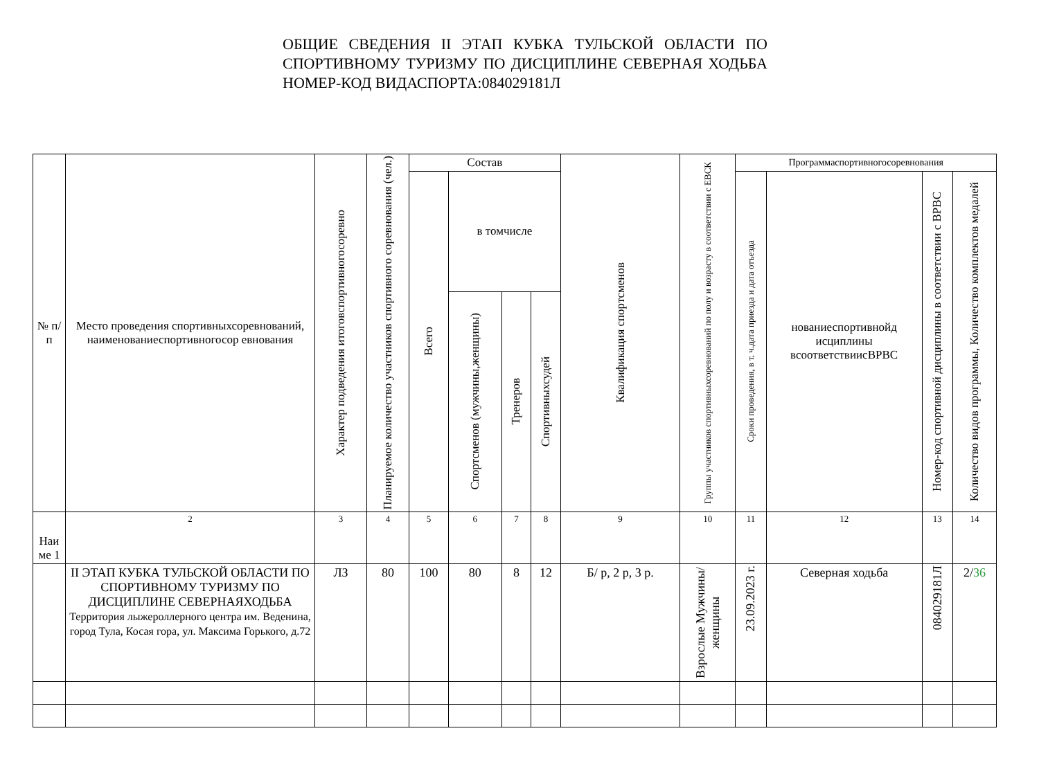ОБЩИЕ СВЕДЕНИЯ II ЭТАП КУБКА ТУЛЬСКОЙ ОБЛАСТИ ПО СПОРТИВНОМУ ТУРИЗМУ ПО ДИСЦИПЛИНЕ СЕВЕРНАЯ ХОДЬБА НОМЕР-КОД ВИДАСПОРТА:084029181Л
| № п/п | Место проведения спортивныхсоревнований, наименованиеспортивногосор евнования | Характер подведения итоговспортивногосоревно | Планируемое количество участников спортивного соревнования (чел.) | Состав | | | | Квалификация спортсменов | Группы участников спортивныхсоревнований по полу и возрасту в соответствии с ЕВСК | Программаспортивногосоревнования | | | |
| --- | --- | --- | --- | --- | --- | --- | --- | --- | --- | --- | --- | --- | --- |
| | | | | Всего | в томчисле | | | | | Сроки проведения, в т. ч.дата приезда и дата отъезда | нованиеспортивнойд исциплины всоответствиисВРВС | Номер-код спортивной дисциплины в соответствии с ВРВС | Количество видов программы, Количество комплектов медалей |
| | | | | | Спортсменов (мужчины,женщины) | Тренеров | Спортивныхсудей | | | | | | |
| Наи ме 1 | 2 | 3 | 4 | 5 | 6 | 7 | 8 | 9 | 10 | 11 | 12 | 13 | 14 |
| | II ЭТАП КУБКА ТУЛЬСКОЙ ОБЛАСТИ ПО СПОРТИВНОМУ ТУРИЗМУ ПО ДИСЦИПЛИНЕ СЕВЕРНАЯХОДЬБА Территория лыжероллерного центра им. Веденина, город Тула, Косая гора, ул. Максима Горького, д.72 | ЛЗ | 80 | 100 | 80 | 8 | 12 | Б/ р, 2 р, 3 р. | Взрослые Мужчины/ женщины | 23.09.2023 г. | Северная ходьба | 084029181Л | 2/ 36 |